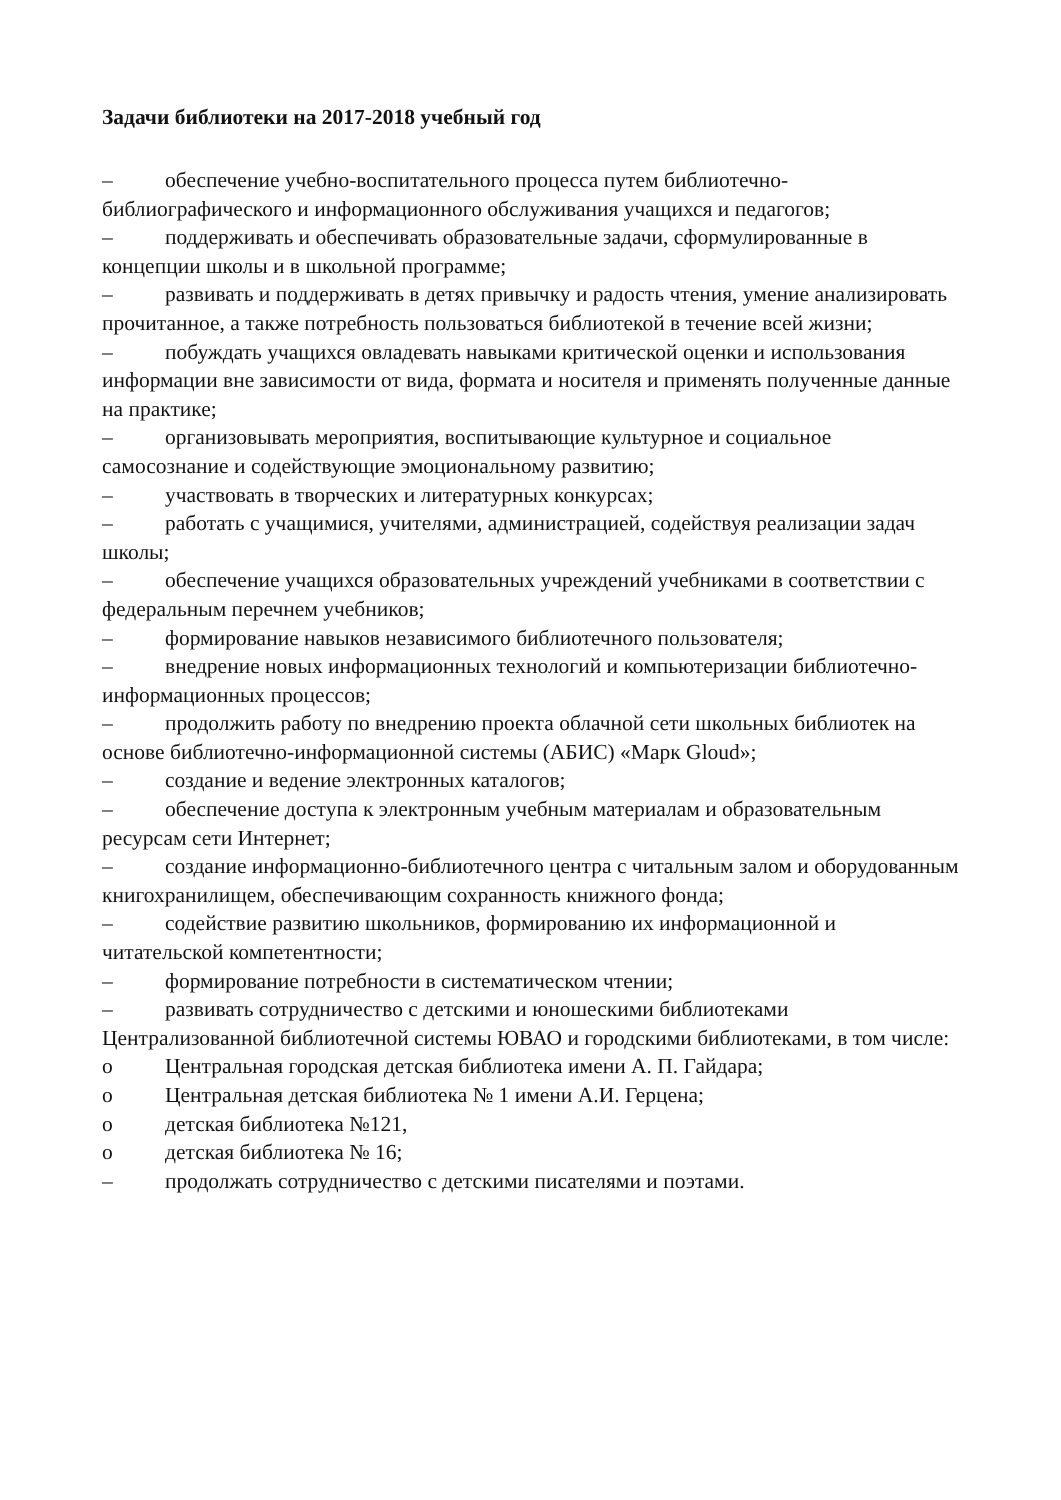Задачи библиотеки на 2017-2018 учебный год
– обеспечение учебно-воспитательного процесса путем библиотечно-библиографического и информационного обслуживания учащихся и педагогов;
– поддерживать и обеспечивать образовательные задачи, сформулированные в концепции школы и в школьной программе;
– развивать и поддерживать в детях привычку и радость чтения, умение анализировать прочитанное, а также потребность пользоваться библиотекой в течение всей жизни;
– побуждать учащихся овладевать навыками критической оценки и использования информации вне зависимости от вида, формата и носителя и применять полученные данные на практике;
– организовывать мероприятия, воспитывающие культурное и социальное самосознание и содействующие эмоциональному развитию;
– участвовать в творческих и литературных конкурсах;
– работать с учащимися, учителями, администрацией, содействуя реализации задач школы;
– обеспечение учащихся образовательных учреждений учебниками в соответствии с федеральным перечнем учебников;
– формирование навыков независимого библиотечного пользователя;
– внедрение новых информационных технологий и компьютеризации библиотечно-информационных процессов;
– продолжить работу по внедрению проекта облачной сети школьных библиотек на основе библиотечно-информационной системы (АБИС) «Марк Gloud»;
– создание и ведение электронных каталогов;
– обеспечение доступа к электронным учебным материалам и образовательным ресурсам сети Интернет;
– создание информационно-библиотечного центра с читальным залом и оборудованным книгохранилищем, обеспечивающим сохранность книжного фонда;
– содействие развитию школьников, формированию их информационной и читательской компетентности;
– формирование потребности в систематическом чтении;
– развивать сотрудничество с детскими и юношескими библиотеками Централизованной библиотечной системы ЮВАО и городскими библиотеками, в том числе:
o Центральная городская детская библиотека имени А. П. Гайдара;
o Центральная детская библиотека № 1 имени А.И. Герцена;
o детская библиотека №121,
o детская библиотека № 16;
– продолжать сотрудничество с детскими писателями и поэтами.